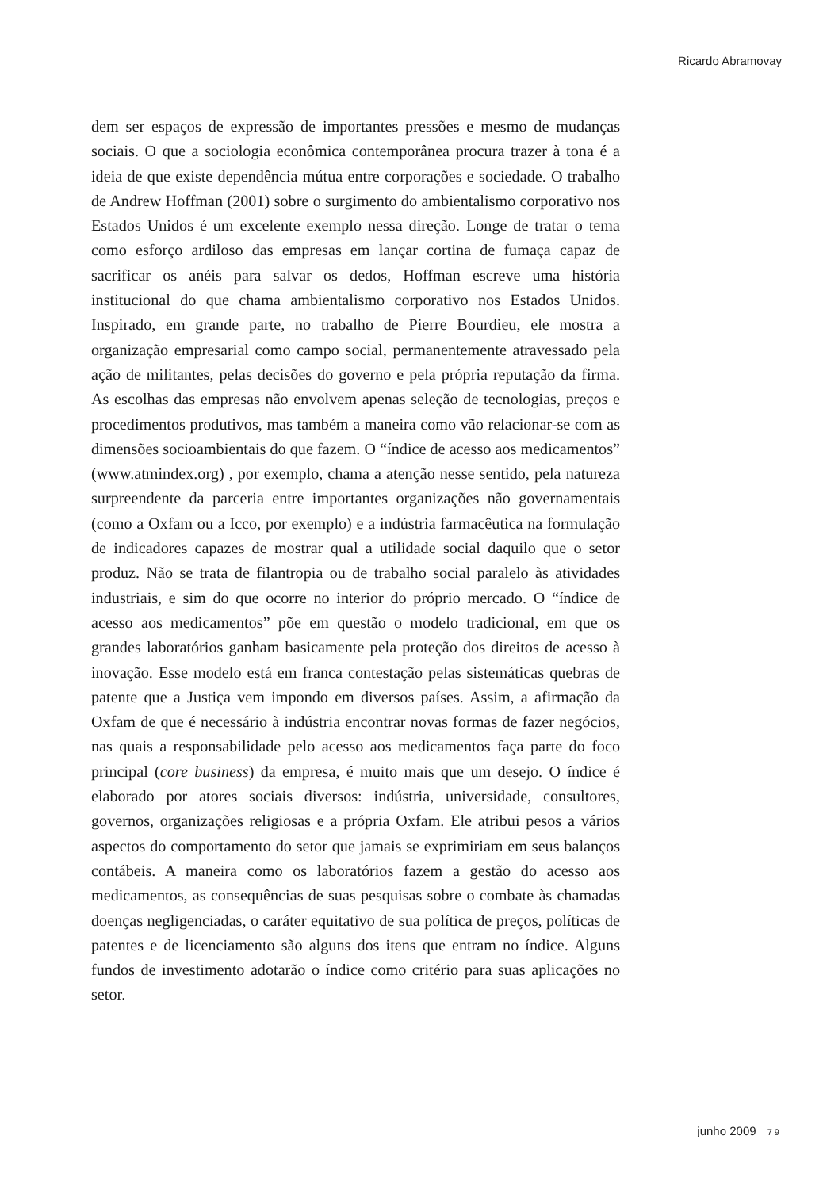Ricardo Abramovay
dem ser espaços de expressão de importantes pressões e mesmo de mudanças sociais. O que a sociologia econômica contemporânea procura trazer à tona é a ideia de que existe dependência mútua entre corporações e sociedade. O trabalho de Andrew Hoffman (2001) sobre o surgimento do ambientalismo corporativo nos Estados Unidos é um excelente exemplo nessa direção. Longe de tratar o tema como esforço ardiloso das empresas em lançar cortina de fumaça capaz de sacrificar os anéis para salvar os dedos, Hoffman escreve uma história institucional do que chama ambientalismo corporativo nos Estados Unidos. Inspirado, em grande parte, no trabalho de Pierre Bourdieu, ele mostra a organização empresarial como campo social, permanentemente atravessado pela ação de militantes, pelas decisões do governo e pela própria reputação da firma. As escolhas das empresas não envolvem apenas seleção de tecnologias, preços e procedimentos produtivos, mas também a maneira como vão relacionar-se com as dimensões socioambientais do que fazem. O “índice de acesso aos medicamentos” (www.atmindex.org) , por exemplo, chama a atenção nesse sentido, pela natureza surpreendente da parceria entre importantes organizações não governamentais (como a Oxfam ou a Icco, por exemplo) e a indústria farmacêutica na formulação de indicadores capazes de mostrar qual a utilidade social daquilo que o setor produz. Não se trata de filantropia ou de trabalho social paralelo às atividades industriais, e sim do que ocorre no interior do próprio mercado. O “índice de acesso aos medicamentos” põe em questão o modelo tradicional, em que os grandes laboratórios ganham basicamente pela proteção dos direitos de acesso à inovação. Esse modelo está em franca contestação pelas sistemáticas quebras de patente que a Justiça vem impondo em diversos países. Assim, a afirmação da Oxfam de que é necessário à indústria encontrar novas formas de fazer negócios, nas quais a responsabilidade pelo acesso aos medicamentos faça parte do foco principal (core business) da empresa, é muito mais que um desejo. O índice é elaborado por atores sociais diversos: indústria, universidade, consultores, governos, organizações religiosas e a própria Oxfam. Ele atribui pesos a vários aspectos do comportamento do setor que jamais se exprimiriam em seus balanços contábeis. A maneira como os laboratórios fazem a gestão do acesso aos medicamentos, as consequências de suas pesquisas sobre o combate às chamadas doenças negligenciadas, o caráter equitativo de sua política de preços, políticas de patentes e de licenciamento são alguns dos itens que entram no índice. Alguns fundos de investimento adotarão o índice como critério para suas aplicações no setor.
junho 2009 79